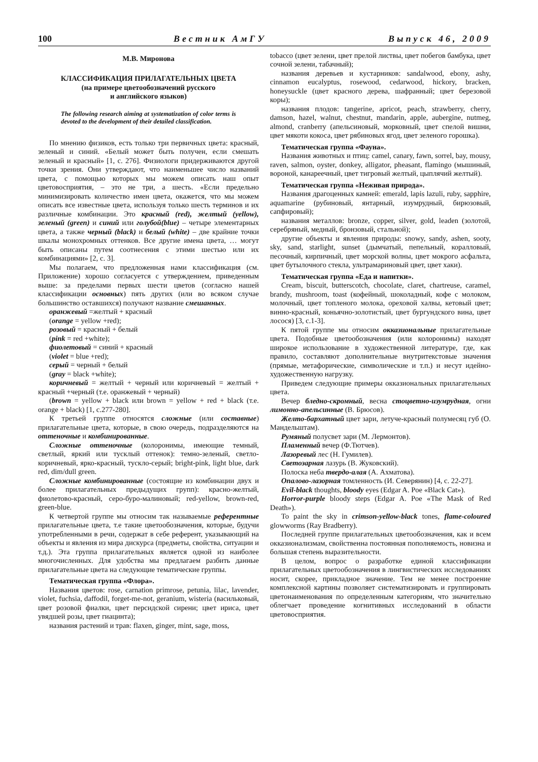100 Вестник АмГУ Выпуск 46, 2009
М.В. Миронова
КЛАССИФИКАЦИЯ ПРИЛАГАТЕЛЬНЫХ ЦВЕТА
(на примере цветообозначений русского
и английского языков)
The following research aiming at systematization of color terms is devoted to the development of their detailed classification.
По мнению физиков, есть только три первичных цвета: красный, зеленый и синий. «Белый может быть получен, если смешать зеленый и красный» [1, с. 276]. Физиологи придерживаются другой точки зрения. Они утверждают, что наименьшее число названий цвета, с помощью которых мы можем описать наш опыт цветовосприятия, – это не три, а шесть. «Если предельно минимизировать количество имен цвета, окажется, что мы можем описать все известные цвета, используя только шесть терминов и их различные комбинации. Это красный (red), желтый (yellow), зеленый (green) и синий или голубой(blue) – четыре элементарных цвета, а также черный (black) и белый (white) – две крайние точки шкалы монохромных оттенков. Все другие имена цвета, … могут быть описаны путем соотнесения с этими шестью или их комбинациями» [2, с. 3].
Мы полагаем, что предложенная нами классификация (см. Приложение) хорошо согласуется с утверждением, приведенным выше: за пределами первых шести цветов (согласно нашей классификации основных) пять других (или во всяком случае большинство оставшихся) получают название смешанных.
оранжевый =желтый + красный
(orange = yellow +red);
розовый = красный + белый
(pink = red +white);
фиолетовый = синий + красный
(violet = blue +red);
серый = черный + белый
(gray = black +white);
коричневый = желтый + черный или коричневый = желтый + красный +черный (т.е. оранжевый + черный)
(brown = yellow + black или brown = yellow + red + black (т.е. orange + black) [1, с.277-280].
К третьей группе относятся сложные (или составные) прилагательные цвета, которые, в свою очередь, подразделяются на оттеночные и комбинированные.
Сложные оттеночные (колоронимы, имеющие темный, светлый, яркий или тусклый оттенок): темно-зеленый, светло-коричневый, ярко-красный, тускло-серый; bright-pink, light blue, dark red, dim/dull green.
Сложные комбинированные (состоящие из комбинации двух и более прилагательных предыдущих групп): красно-желтый, фиолетово-красный, серо-буро-малиновый; red-yellow, brown-red, green-blue.
К четвертой группе мы относим так называемые референтные прилагательные цвета, т.е такие цветообозначения, которые, будучи употребленными в речи, содержат в себе референт, указывающий на объекты и явления из мира дискурса (предметы, свойства, ситуации и т.д.). Эта группа прилагательных является одной из наиболее многочисленных. Для удобства мы предлагаем разбить данные прилагательные цвета на следующие тематические группы.
Тематическая группа «Флора».
Названия цветов: rose, carnation primrose, petunia, lilac, lavender, violet, fuchsia, daffodil, forget-me-not, geranium, wisteria (васильковый, цвет розовой фиалки, цвет персидской сирени; цвет ириса, цвет увядшей розы, цвет гиацинта);
названия растений и трав: flaxen, ginger, mint, sage, moss,
tobacco (цвет зелени, цвет прелой листвы, цвет побегов бамбука, цвет сочной зелени, табачный);
названия деревьев и кустарников: sandalwood, ebony, ashy, cinnamon eucalyptus, rosewood, cedarwood, hickory, bracken, honeysuckle (цвет красного дерева, шафранный; цвет березовой коры);
названия плодов: tangerine, apricot, peach, strawberry, cherry, damson, hazel, walnut, chestnut, mandarin, apple, aubergine, nutmeg, almond, cranberry (апельсиновый, морковный, цвет спелой вишни, цвет мякоти кокоса, цвет рябиновых ягод, цвет зеленого горошка).
Тематическая группа «Фауна».
Названия животных и птиц: camel, canary, fawn, sorrel, bay, mousy, raven, salmon, oyster, donkey, alligator, pheasant, flamingo (мышиный, вороной, канареечный, цвет тигровый желтый, цыплячий желтый).
Тематическая группа «Неживая природа».
Названия драгоценных камней: emerald, lapis lazuli, ruby, sapphire, aquamarine (рубиновый, янтарный, изумрудный, бирюзовый, сапфировый);
названия металлов: bronze, copper, silver, gold, leaden (золотой, серебряный, медный, бронзовый, стальной);
другие объекты и явления природы: snowy, sandy, ashen, sooty, sky, sand, starlight, sunset (дымчатый, пепельный, коралловый, песочный, кирпичный, цвет морской волны, цвет мокрого асфальта, цвет бутылочного стекла, ультрамариновый цвет, цвет хаки).
Тематическая группа «Еда и напитки».
Cream, biscuit, butterscotch, chocolate, claret, chartreuse, caramel, brandy, mushroom, toast (кофейный, шоколадный, кофе с молоком, молочный, цвет топленого молока, ореховой халвы, кетовый цвет; винно-красный, коньячно-золотистый, цвет бургундского вина, цвет лосося) [3, с.1-3].
К пятой группе мы относим окказиональные прилагательные цвета. Подобные цветообозначения (или колоронимы) находят широкое использование в художественной литературе, где, как правило, составляют дополнительные внутритекстовые значения (прямые, метафорические, символические и т.п.) и несут идейно-художественную нагрузку.
Приведем следующие примеры окказиональных прилагательных цвета.
Вечер бледно-скромный, весна стоцветно-изумрудная, огни лимонно-апельсинные (В. Брюсов).
Желто-бархатный цвет зари, летуче-красный полумесяц губ (О. Мандельштам).
Румяный полусвет зари (М. Лермонтов).
Пламенный вечер (Ф.Тютчев).
Лазоревый лес (Н. Гумилев).
Светозарная лазурь (В. Жуковский).
Полоска неба твердо-алая (А. Ахматова).
Опалово-лазорная томленность (И. Северянин) [4, с. 22-27].
Evil-black thoughts, bloody eyes (Edgar A. Poe «Black Cat»).
Horror-purple bloody steps (Edgar A. Poe «The Mask of Red Death»).
To paint the sky in crimson-yellow-black tones, flame-coloured glowworms (Ray Bradberry).
Последней группе прилагательных цветообозначения, как и всем окказионализмам, свойственна постоянная пополняемость, новизна и большая степень выразительности.
В целом, вопрос о разработке единой классификации прилагательных цветообозначения в лингвистических исследованиях носит, скорее, прикладное значение. Тем не менее построение комплексной картины позволяет систематизировать и группировать цветонаименования по определенным категориям, что значительно облегчает проведение когнитивных исследований в области цветовосприятия.